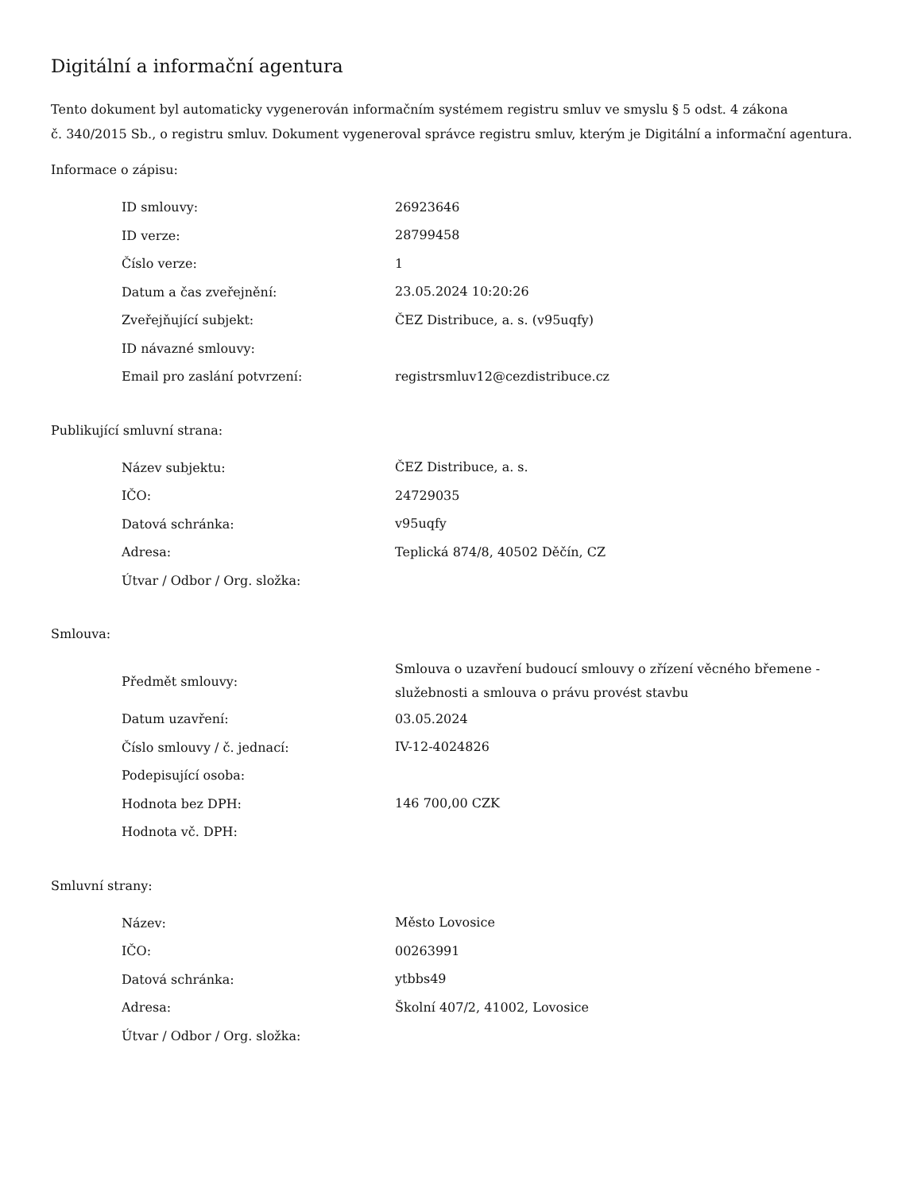Digitální a informační agentura
Tento dokument byl automaticky vygenerován informačním systémem registru smluv ve smyslu § 5 odst. 4 zákona
č. 340/2015 Sb., o registru smluv. Dokument vygeneroval správce registru smluv, kterým je Digitální a informační agentura.
Informace o zápisu:
| ID smlouvy: | 26923646 |
| ID verze: | 28799458 |
| Číslo verze: | 1 |
| Datum a čas zveřejnění: | 23.05.2024 10:20:26 |
| Zveřejňující subjekt: | ČEZ Distribuce, a. s. (v95uqfy) |
| ID návazné smlouvy: | |
| Email pro zaslání potvrzení: | registrsmluv12@cezdistribuce.cz |
Publikující smluvní strana:
| Název subjektu: | ČEZ Distribuce, a. s. |
| IČO: | 24729035 |
| Datová schránka: | v95uqfy |
| Adresa: | Teplická 874/8, 40502 Děčín, CZ |
| Útvar / Odbor / Org. složka: | |
Smlouva:
| Předmět smlouvy: | Smlouva o uzavření budoucí smlouvy o zřízení věcného břemene - služebnosti a smlouva o právu provést stavbu |
| Datum uzavření: | 03.05.2024 |
| Číslo smlouvy / č. jednací: | IV-12-4024826 |
| Podepisující osoba: | |
| Hodnota bez DPH: | 146 700,00 CZK |
| Hodnota vč. DPH: | |
Smluvní strany:
| Název: | Město Lovosice |
| IČO: | 00263991 |
| Datová schránka: | ytbbs49 |
| Adresa: | Školní 407/2, 41002, Lovosice |
| Útvar / Odbor / Org. složka: | |